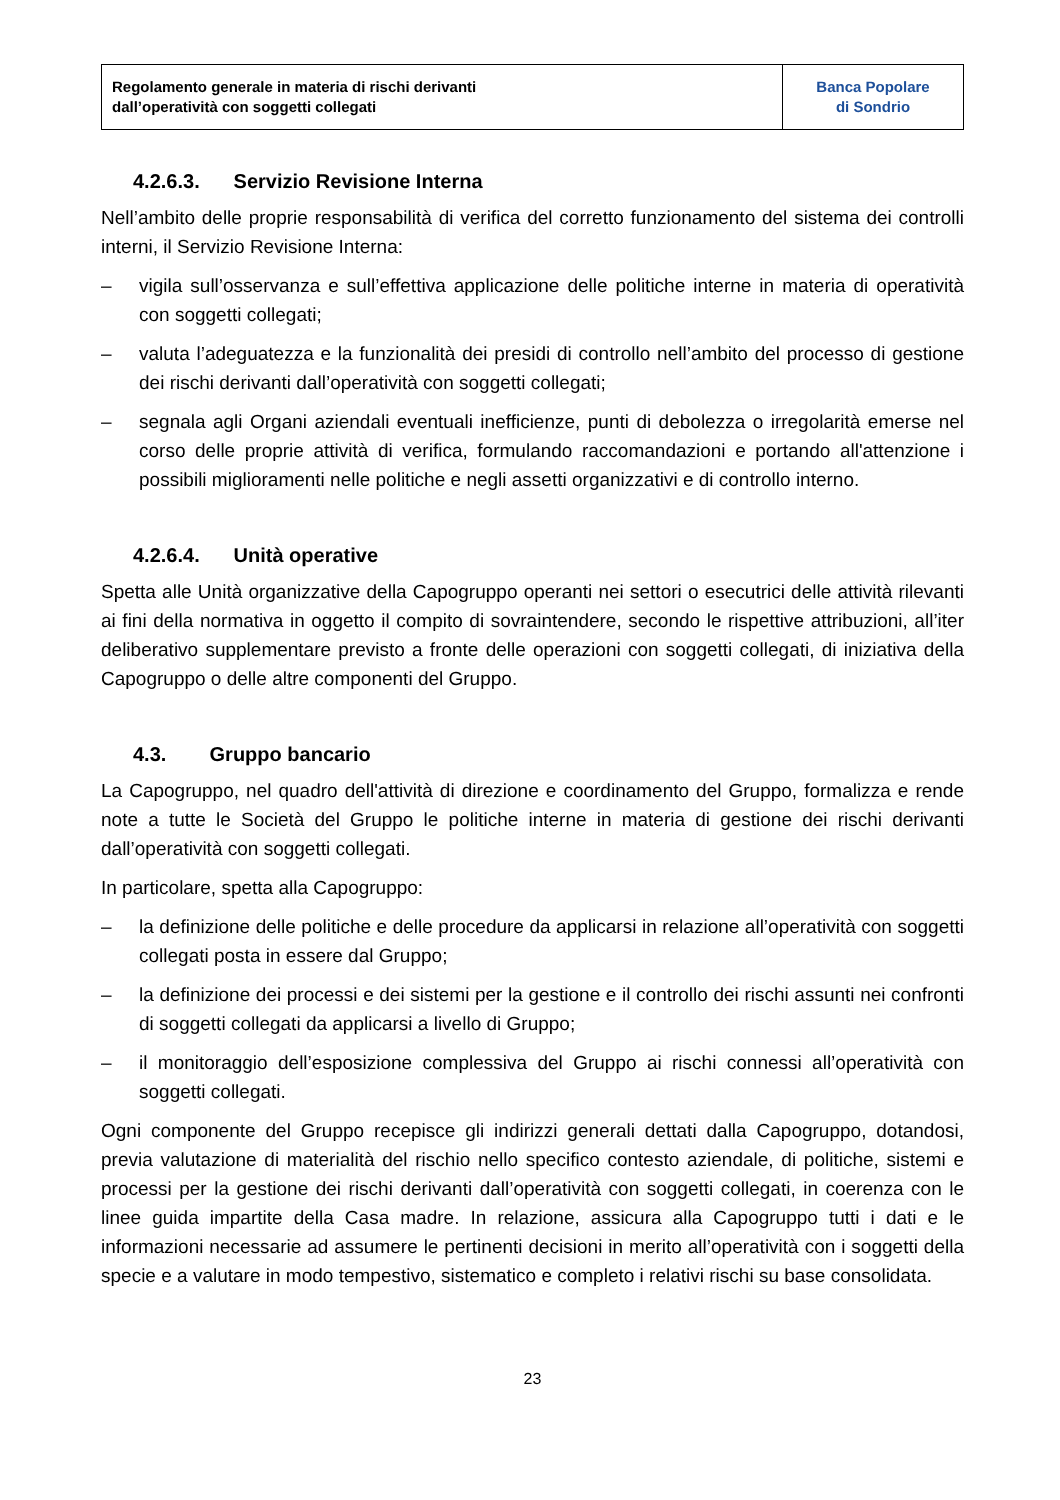| Regolamento generale in materia di rischi derivanti dall’operatività con soggetti collegati | Banca Popolare di Sondrio |
4.2.6.3. Servizio Revisione Interna
Nell’ambito delle proprie responsabilità di verifica del corretto funzionamento del sistema dei controlli interni, il Servizio Revisione Interna:
– vigila sull’osservanza e sull’effettiva applicazione delle politiche interne in materia di operatività con soggetti collegati;
– valuta l’adeguatezza e la funzionalità dei presidi di controllo nell’ambito del processo di gestione dei rischi derivanti dall’operatività con soggetti collegati;
– segnala agli Organi aziendali eventuali inefficienze, punti di debolezza o irregolarità emerse nel corso delle proprie attività di verifica, formulando raccomandazioni e portando all'attenzione i possibili miglioramenti nelle politiche e negli assetti organizzativi e di controllo interno.
4.2.6.4. Unità operative
Spetta alle Unità organizzative della Capogruppo operanti nei settori o esecutrici delle attività rilevanti ai fini della normativa in oggetto il compito di sovraintendere, secondo le rispettive attribuzioni, all’iter deliberativo supplementare previsto a fronte delle operazioni con soggetti collegati, di iniziativa della Capogruppo o delle altre componenti del Gruppo.
4.3. Gruppo bancario
La Capogruppo, nel quadro dell'attività di direzione e coordinamento del Gruppo, formalizza e rende note a tutte le Società del Gruppo le politiche interne in materia di gestione dei rischi derivanti dall’operatività con soggetti collegati.
In particolare, spetta alla Capogruppo:
– la definizione delle politiche e delle procedure da applicarsi in relazione all’operatività con soggetti collegati posta in essere dal Gruppo;
– la definizione dei processi e dei sistemi per la gestione e il controllo dei rischi assunti nei confronti di soggetti collegati da applicarsi a livello di Gruppo;
– il monitoraggio dell’esposizione complessiva del Gruppo ai rischi connessi all’operatività con soggetti collegati.
Ogni componente del Gruppo recepisce gli indirizzi generali dettati dalla Capogruppo, dotandosi, previa valutazione di materialità del rischio nello specifico contesto aziendale, di politiche, sistemi e processi per la gestione dei rischi derivanti dall’operatività con soggetti collegati, in coerenza con le linee guida impartite della Casa madre. In relazione, assicura alla Capogruppo tutti i dati e le informazioni necessarie ad assumere le pertinenti decisioni in merito all’operatività con i soggetti della specie e a valutare in modo tempestivo, sistematico e completo i relativi rischi su base consolidata.
23